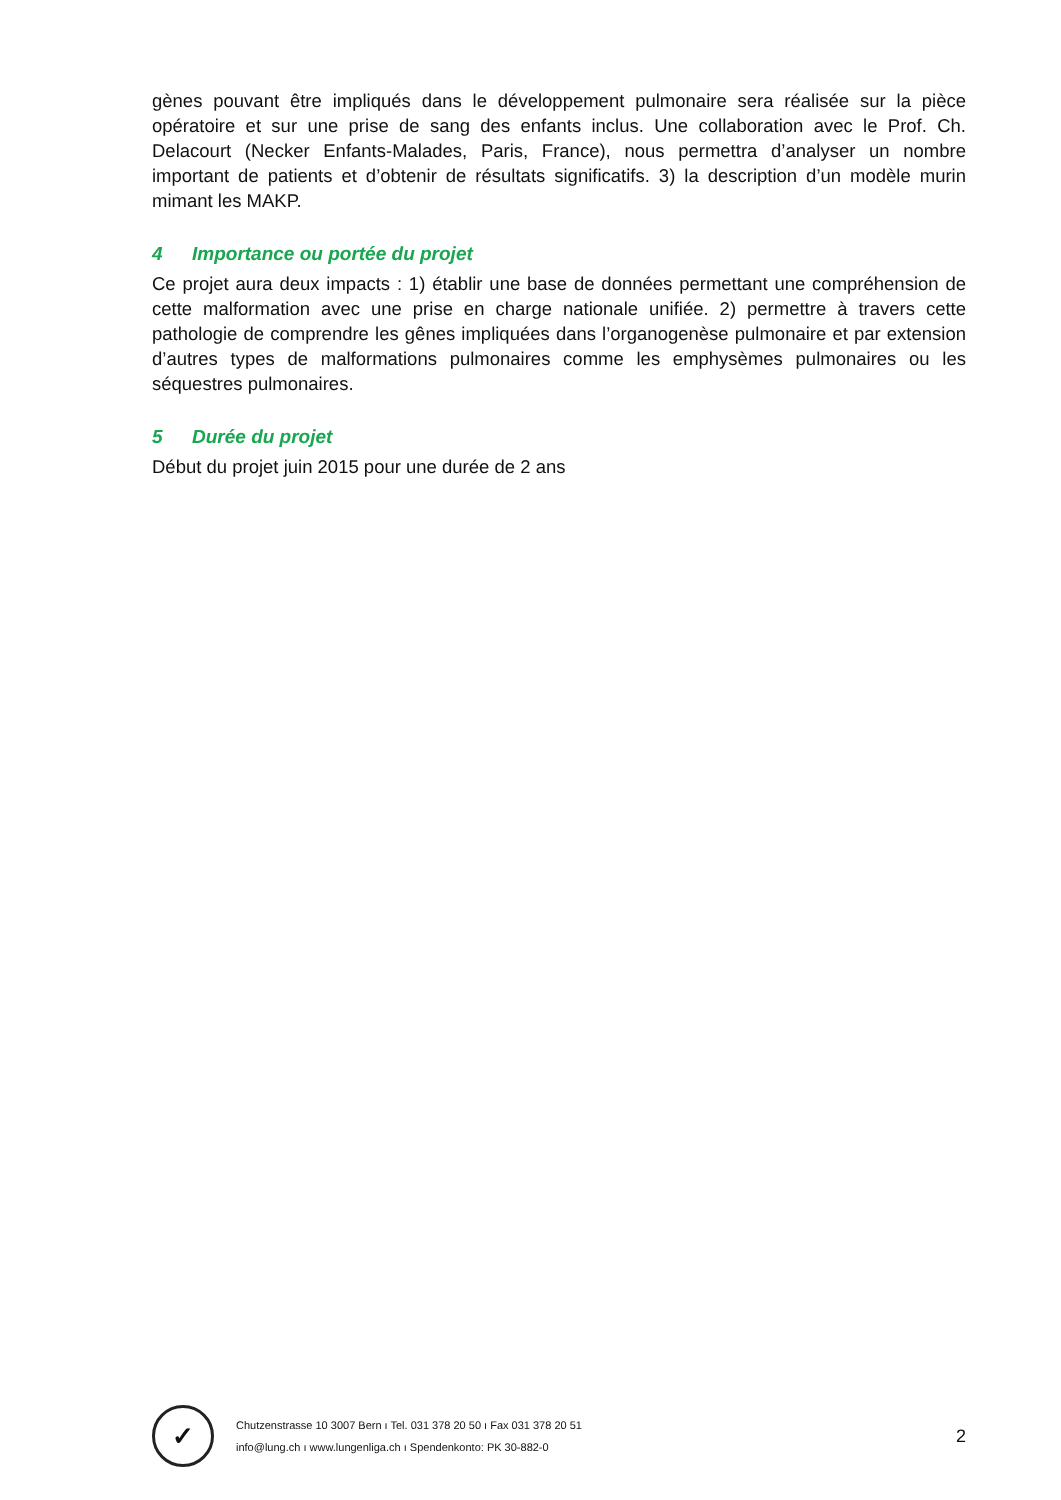gènes pouvant être impliqués dans le développement pulmonaire sera réalisée sur la pièce opératoire et sur une prise de sang des enfants inclus. Une collaboration avec le Prof. Ch. Delacourt (Necker Enfants-Malades, Paris, France), nous permettra d’analyser un nombre important de patients et d’obtenir de résultats significatifs. 3) la description d’un modèle murin mimant les MAKP.
4 Importance ou portée du projet
Ce projet aura deux impacts : 1) établir une base de données permettant une compréhension de cette malformation avec une prise en charge nationale unifiée. 2) permettre à travers cette pathologie de comprendre les gênes impliquées dans l’organogenèse pulmonaire et par extension d’autres types de malformations pulmonaires comme les emphysèmes pulmonaires ou les séquestres pulmonaires.
5 Durée du projet
Début du projet juin 2015 pour une durée de 2 ans
✓
Chutzenstrasse 10 3007 Bern ı Tel. 031 378 20 50 ı Fax 031 378 20 51
info@lung.ch ı www.lungenliga.ch ı Spendenkonto: PK 30-882-0
2